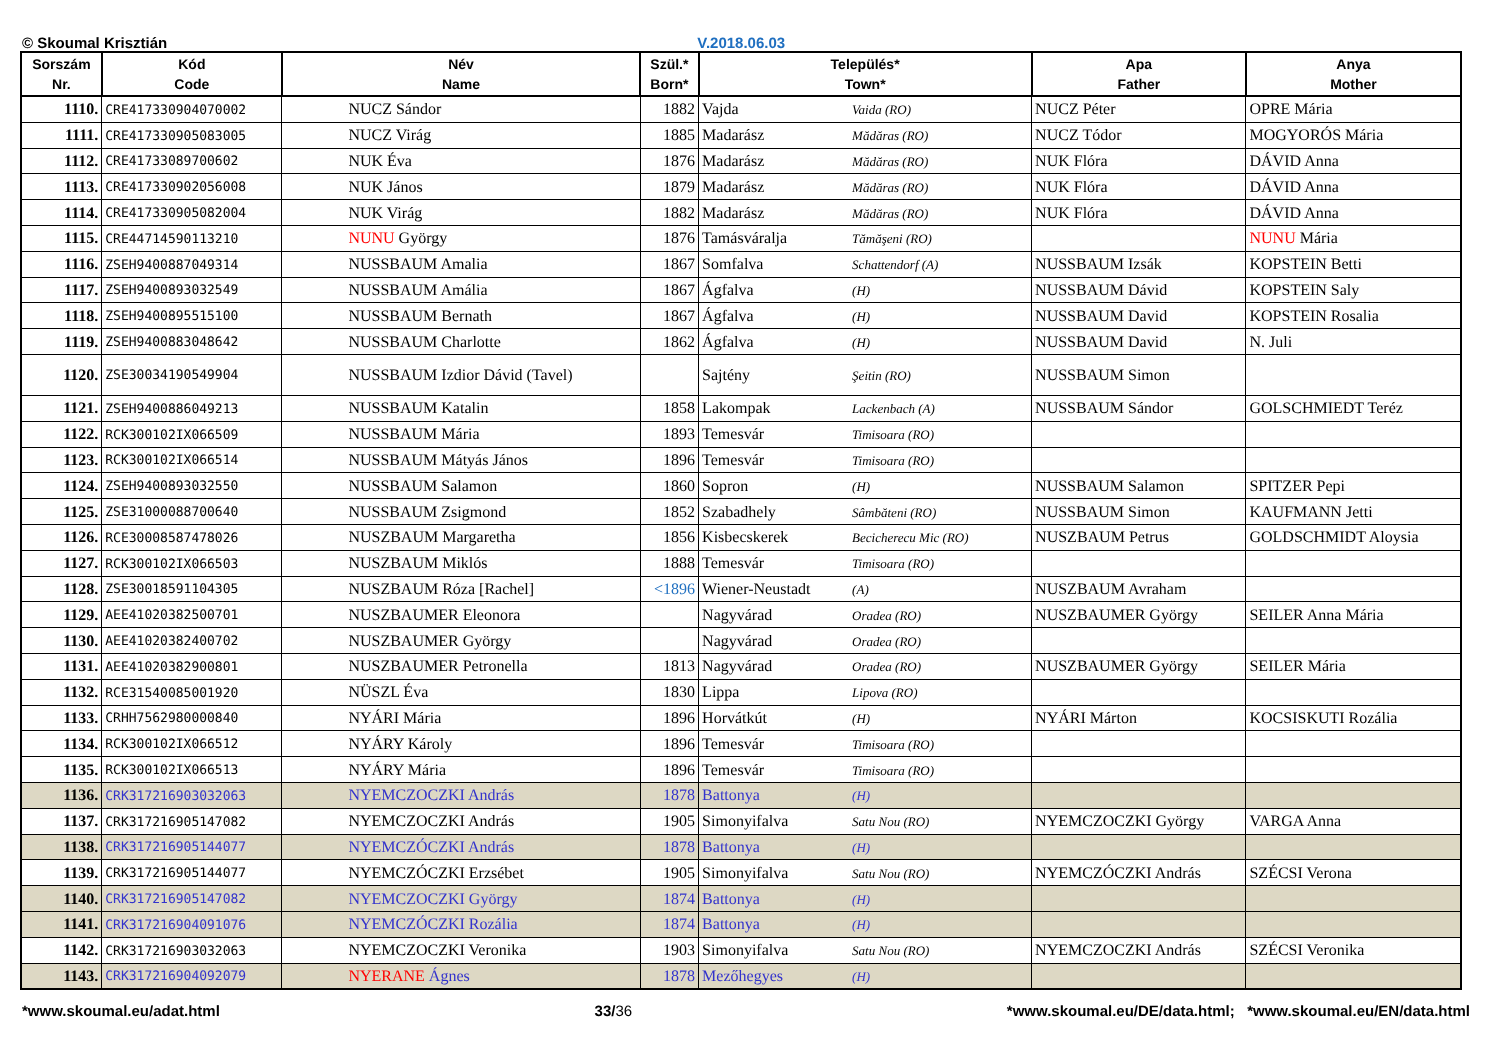© Skoumal Krisztián V.2018.06.03
| Sorszám Nr. | Kód Code | Név Name | Szül.* Born* | Település* Town* | Apa Father | Anya Mother |
| --- | --- | --- | --- | --- | --- | --- |
| 1110. | CRE417330904070002 | NUCZ Sándor | 1882 | Vajda Vaida (RO) | NUCZ Péter | OPRE Mária |
| 1111. | CRE417330905083005 | NUCZ Virág | 1885 | Madarász Mădăras (RO) | NUCZ Tódor | MOGYORÓS Mária |
| 1112. | CRE41733089700602 | NUK Éva | 1876 | Madarász Mădăras (RO) | NUK Flóra | DÁVID Anna |
| 1113. | CRE417330902056008 | NUK János | 1879 | Madarász Mădăras (RO) | NUK Flóra | DÁVID Anna |
| 1114. | CRE417330905082004 | NUK Virág | 1882 | Madarász Mădăras (RO) | NUK Flóra | DÁVID Anna |
| 1115. | CRE44714590113210 | NUNU György | 1876 | Tamásváralja Tămăşeni (RO) | | NUNU Mária |
| 1116. | ZSEH9400887049314 | NUSSBAUM Amalia | 1867 | Somfalva Schattendorf (A) | NUSSBAUM Izsák | KOPSTEIN Betti |
| 1117. | ZSEH9400893032549 | NUSSBAUM Amália | 1867 | Ágfalva (H) | NUSSBAUM Dávid | KOPSTEIN Saly |
| 1118. | ZSEH9400895515100 | NUSSBAUM Bernath | 1867 | Ágfalva (H) | NUSSBAUM David | KOPSTEIN Rosalia |
| 1119. | ZSEH9400883048642 | NUSSBAUM Charlotte | 1862 | Ágfalva (H) | NUSSBAUM David | N. Juli |
| 1120. | ZSE30034190549904 | NUSSBAUM Izdior Dávid (Tavel) | | Sajtény Şeitin (RO) | NUSSBAUM Simon | |
| 1121. | ZSEH9400886049213 | NUSSBAUM Katalin | 1858 | Lakompak Lackenbach (A) | NUSSBAUM Sándor | GOLSCHMIEDT Teréz |
| 1122. | RCK300102IX066509 | NUSSBAUM Mária | 1893 | Temesvár Timisoara (RO) | | |
| 1123. | RCK300102IX066514 | NUSSBAUM Mátyás János | 1896 | Temesvár Timisoara (RO) | | |
| 1124. | ZSEH9400893032550 | NUSSBAUM Salamon | 1860 | Sopron (H) | NUSSBAUM Salamon | SPITZER Pepi |
| 1125. | ZSE31000088700640 | NUSSBAUM Zsigmond | 1852 | Szabadhely Sâmbăteni (RO) | NUSSBAUM Simon | KAUFMANN Jetti |
| 1126. | RCE30008587478026 | NUSZBAUM Margaretha | 1856 | Kisbecskerek Becicherecu Mic (RO) | NUSZBAUM Petrus | GOLDSCHMIDT Aloysia |
| 1127. | RCK300102IX066503 | NUSZBAUM Miklós | 1888 | Temesvár Timisoara (RO) | | |
| 1128. | ZSE30018591104305 | NUSZBAUM Róza [Rachel] | <1896 | Wiener-Neustadt (A) | NUSZBAUM Avraham | |
| 1129. | AEE41020382500701 | NUSZBAUMER Eleonora | | Nagyvárad Oradea (RO) | NUSZBAUMER György | SEILER Anna Mária |
| 1130. | AEE41020382400702 | NUSZBAUMER György | | Nagyvárad Oradea (RO) | | |
| 1131. | AEE41020382900801 | NUSZBAUMER Petronella | 1813 | Nagyvárad Oradea (RO) | NUSZBAUMER György | SEILER Mária |
| 1132. | RCE31540085001920 | NÜSZL Éva | 1830 | Lippa Lipova (RO) | | |
| 1133. | CRHH7562980000840 | NYÁRI Mária | 1896 | Horvátkút (H) | NYÁRI Márton | KOCSISKUTI Rozália |
| 1134. | RCK300102IX066512 | NYÁRY Károly | 1896 | Temesvár Timisoara (RO) | | |
| 1135. | RCK300102IX066513 | NYÁRY Mária | 1896 | Temesvár Timisoara (RO) | | |
| 1136. | CRK317216903032063 | NYEMCZOCZKI András | 1878 | Battonya (H) | | |
| 1137. | CRK317216905147082 | NYEMCZOCZKI András | 1905 | Simonyifalva Satu Nou (RO) | NYEMCZOCZKI György | VARGA Anna |
| 1138. | CRK317216905144077 | NYEMCZÓCZKI András | 1878 | Battonya (H) | | |
| 1139. | CRK317216905144077 | NYEMCZÓCZKI Erzsébet | 1905 | Simonyifalva Satu Nou (RO) | NYEMCZÓCZKI András | SZÉCSI Verona |
| 1140. | CRK317216905147082 | NYEMCZOCZKI György | 1874 | Battonya (H) | | |
| 1141. | CRK317216904091076 | NYEMCZÓCZKI Rozália | 1874 | Battonya (H) | | |
| 1142. | CRK317216903032063 | NYEMCZOCZKI Veronika | 1903 | Simonyifalva Satu Nou (RO) | NYEMCZOCZKI András | SZÉCSI Veronika |
| 1143. | CRK317216904092079 | NYERANE Ágnes | 1878 | Mezőhegyes (H) | | |
*www.skoumal.eu/adat.html 33/36 *www.skoumal.eu/DE/data.html; *www.skoumal.eu/EN/data.html